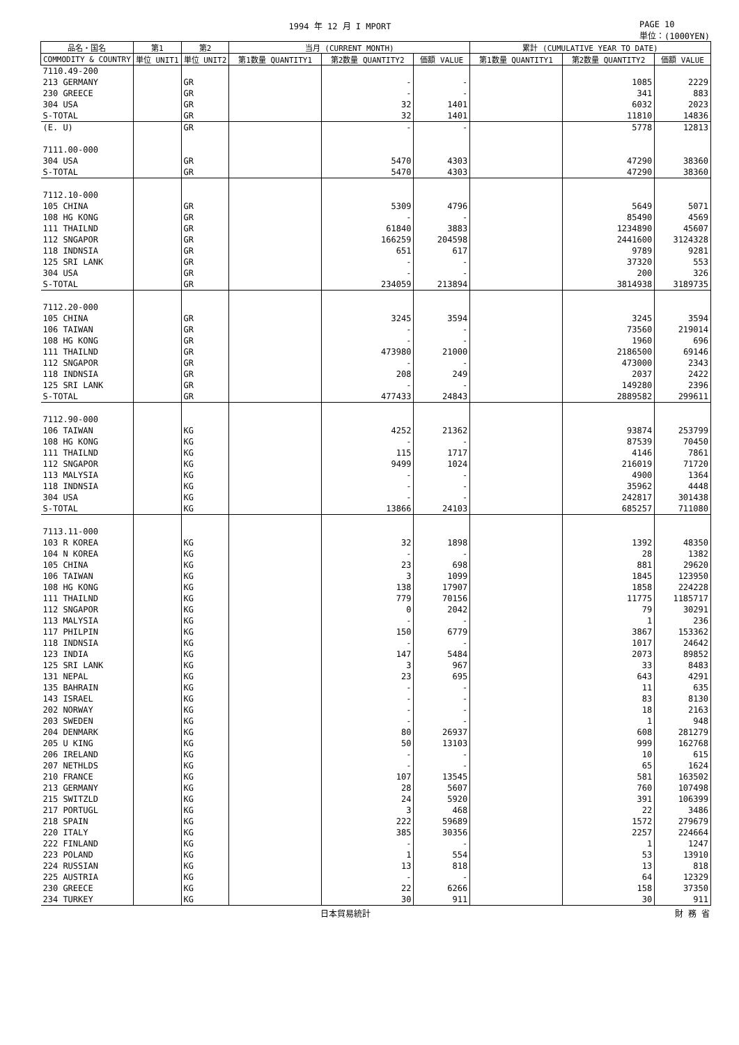1994 年 12 月 I MPORT PAGE 10
単位：(1000YEN)
| 品名・国名 | 第1 | 第2 | 当月 (CURRENT MONTH) | | | 累計 (CUMULATIVE YEAR TO DATE) | | |
| --- | --- | --- | --- | --- | --- | --- | --- | --- |
| COMMODITY & COUNTRY | 単位 UNIT1 | 単位 UNIT2 | 第1数量 QUANTITY1 | 第2数量 QUANTITY2 | 価額 VALUE | 第1数量 QUANTITY1 | 第2数量 QUANTITY2 | 価額 VALUE |
| 7110.49-200 | | | | | | | | |
| 213 GERMANY | | GR | | - | - | | 1085 | 2229 |
| 230 GREECE | | GR | | - | - | | 341 | 883 |
| 304 USA | | GR | | 32 | 1401 | | 6032 | 2023 |
| S-TOTAL | | GR | | 32 | 1401 | | 11810 | 14836 |
| (E. U) | | GR | | - | - | | 5778 | 12813 |
| 7111.00-000 | | | | | | | | |
| 304 USA | | GR | | 5470 | 4303 | | 47290 | 38360 |
| S-TOTAL | | GR | | 5470 | 4303 | | 47290 | 38360 |
| 7112.10-000 | | | | | | | | |
| 105 CHINA | | GR | | 5309 | 4796 | | 5649 | 5071 |
| 108 HG KONG | | GR | | - | - | | 85490 | 4569 |
| 111 THAILND | | GR | | 61840 | 3883 | | 1234890 | 45607 |
| 112 SNGAPOR | | GR | | 166259 | 204598 | | 2441600 | 3124328 |
| 118 INDNSIA | | GR | | 651 | 617 | | 9789 | 9281 |
| 125 SRI LANK | | GR | | - | - | | 37320 | 553 |
| 304 USA | | GR | | - | - | | 200 | 326 |
| S-TOTAL | | GR | | 234059 | 213894 | | 3814938 | 3189735 |
| 7112.20-000 | | | | | | | | |
| 105 CHINA | | GR | | 3245 | 3594 | | 3245 | 3594 |
| 106 TAIWAN | | GR | | - | - | | 73560 | 219014 |
| 108 HG KONG | | GR | | - | - | | 1960 | 696 |
| 111 THAILND | | GR | | 473980 | 21000 | | 2186500 | 69146 |
| 112 SNGAPOR | | GR | | - | - | | 473000 | 2343 |
| 118 INDNSIA | | GR | | 208 | 249 | | 2037 | 2422 |
| 125 SRI LANK | | GR | | - | - | | 149280 | 2396 |
| S-TOTAL | | GR | | 477433 | 24843 | | 2889582 | 299611 |
| 7112.90-000 | | | | | | | | |
| 106 TAIWAN | | KG | | 4252 | 21362 | | 93874 | 253799 |
| 108 HG KONG | | KG | | - | - | | 87539 | 70450 |
| 111 THAILND | | KG | | 115 | 1717 | | 4146 | 7861 |
| 112 SNGAPOR | | KG | | 9499 | 1024 | | 216019 | 71720 |
| 113 MALYSIA | | KG | | - | - | | 4900 | 1364 |
| 118 INDNSIA | | KG | | - | - | | 35962 | 4448 |
| 304 USA | | KG | | - | - | | 242817 | 301438 |
| S-TOTAL | | KG | | 13866 | 24103 | | 685257 | 711080 |
| 7113.11-000 | | | | | | | | |
| 103 R KOREA | | KG | | 32 | 1898 | | 1392 | 48350 |
| 104 N KOREA | | KG | | - | - | | 28 | 1382 |
| 105 CHINA | | KG | | 23 | 698 | | 881 | 29620 |
| 106 TAIWAN | | KG | | 3 | 1099 | | 1845 | 123950 |
| 108 HG KONG | | KG | | 138 | 17907 | | 1858 | 224228 |
| 111 THAILND | | KG | | 779 | 70156 | | 11775 | 1185717 |
| 112 SNGAPOR | | KG | | 0 | 2042 | | 79 | 30291 |
| 113 MALYSIA | | KG | | - | - | | 1 | 236 |
| 117 PHILPIN | | KG | | 150 | 6779 | | 3867 | 153362 |
| 118 INDNSIA | | KG | | - | - | | 1017 | 24642 |
| 123 INDIA | | KG | | 147 | 5484 | | 2073 | 89852 |
| 125 SRI LANK | | KG | | 3 | 967 | | 33 | 8483 |
| 131 NEPAL | | KG | | 23 | 695 | | 643 | 4291 |
| 135 BAHRAIN | | KG | | - | - | | 11 | 635 |
| 143 ISRAEL | | KG | | - | - | | 83 | 8130 |
| 202 NORWAY | | KG | | - | - | | 18 | 2163 |
| 203 SWEDEN | | KG | | - | - | | 1 | 948 |
| 204 DENMARK | | KG | | 80 | 26937 | | 608 | 281279 |
| 205 U KING | | KG | | 50 | 13103 | | 999 | 162768 |
| 206 IRELAND | | KG | | - | - | | 10 | 615 |
| 207 NETHLDS | | KG | | - | - | | 65 | 1624 |
| 210 FRANCE | | KG | | 107 | 13545 | | 581 | 163502 |
| 213 GERMANY | | KG | | 28 | 5607 | | 760 | 107498 |
| 215 SWITZLD | | KG | | 24 | 5920 | | 391 | 106399 |
| 217 PORTUGL | | KG | | 3 | 468 | | 22 | 3486 |
| 218 SPAIN | | KG | | 222 | 59689 | | 1572 | 279679 |
| 220 ITALY | | KG | | 385 | 30356 | | 2257 | 224664 |
| 222 FINLAND | | KG | | - | - | | 1 | 1247 |
| 223 POLAND | | KG | | 1 | 554 | | 53 | 13910 |
| 224 RUSSIAN | | KG | | 13 | 818 | | 13 | 818 |
| 225 AUSTRIA | | KG | | - | - | | 64 | 12329 |
| 230 GREECE | | KG | | 22 | 6266 | | 158 | 37350 |
| 234 TURKEY | | KG | | 30 | 911 | | 30 | 911 |
日本貿易統計 財 務 省